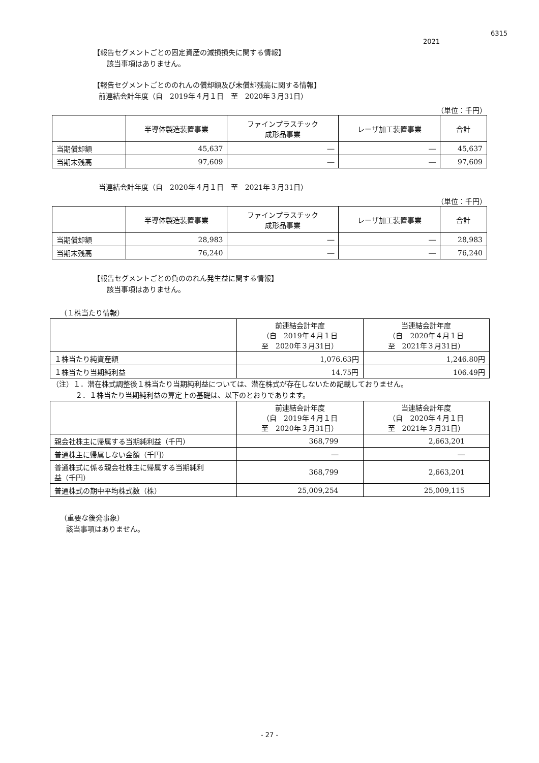6315
2021
【報告セグメントごとの固定資産の減損損失に関する情報】
該当事項はありません。
【報告セグメントごとののれんの償却額及び未償却残高に関する情報】
前連結会計年度（自　2019年４月１日　至　2020年３月31日）
（単位：千円）
| | 半導体製造装置事業 | ファインプラスチック 成形品事業 | レーザ加工装置事業 | 合計 |
| --- | --- | --- | --- | --- |
| 当期償却額 | 45,637 | ― | ― | 45,637 |
| 当期末残高 | 97,609 | ― | ― | 97,609 |
当連結会計年度（自　2020年４月１日　至　2021年３月31日）
（単位：千円）
| | 半導体製造装置事業 | ファインプラスチック 成形品事業 | レーザ加工装置事業 | 合計 |
| --- | --- | --- | --- | --- |
| 当期償却額 | 28,983 | ― | ― | 28,983 |
| 当期末残高 | 76,240 | ― | ― | 76,240 |
【報告セグメントごとの負ののれん発生益に関する情報】
該当事項はありません。
（１株当たり情報）
| | 前連結会計年度 （自 2019年４月１日 至 2020年３月31日） | 当連結会計年度 （自 2020年４月１日 至 2021年３月31日） |
| --- | --- | --- |
| １株当たり純資産額 | 1,076.63円 | 1,246.80円 |
| １株当たり当期純利益 | 14.75円 | 106.49円 |
（注）１．潜在株式調整後１株当たり当期純利益については、潜在株式が存在しないため記載しておりません。
２．１株当たり当期純利益の算定上の基礎は、以下のとおりであります。
| | 前連結会計年度 （自 2019年４月１日 至 2020年３月31日） | 当連結会計年度 （自 2020年４月１日 至 2021年３月31日） |
| --- | --- | --- |
| 親会社株主に帰属する当期純利益（千円） | 368,799 | 2,663,201 |
| 普通株主に帰属しない金額（千円） | ― | ― |
| 普通株式に係る親会社株主に帰属する当期純利 益（千円） | 368,799 | 2,663,201 |
| 普通株式の期中平均株式数（株） | 25,009,254 | 25,009,115 |
（重要な後発事象）
該当事項はありません。
- 27 -